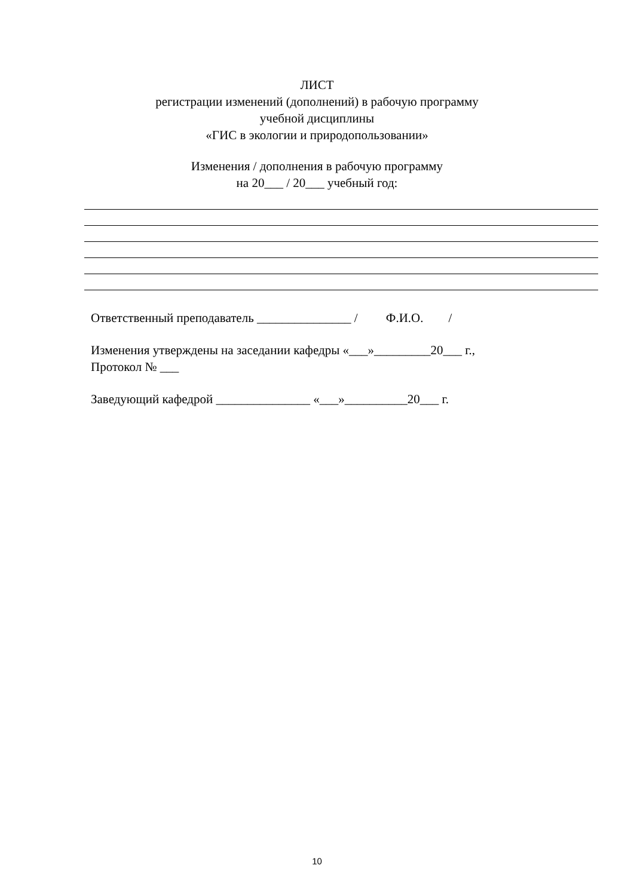ЛИСТ
регистрации изменений (дополнений) в рабочую программу
учебной дисциплины
«ГИС в экологии и природопользовании»
Изменения / дополнения в рабочую программу
на 20___ / 20___ учебный год:
Ответственный преподаватель _______________ / Ф.И.О. /
Изменения утверждены на заседании кафедры «___»_________20___ г.,
Протокол № ___
Заведующий кафедрой _______________ «___»__________20___ г.
10